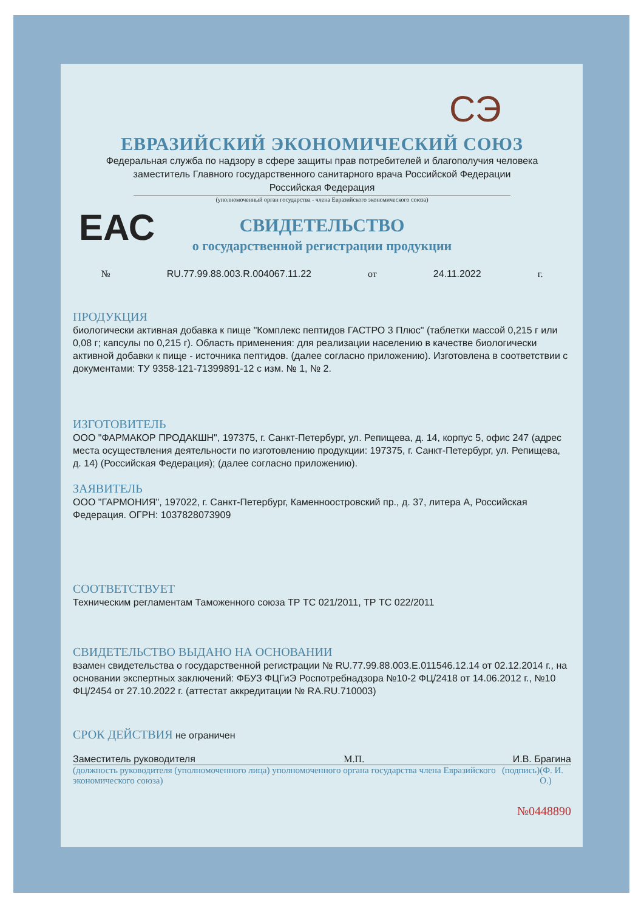СЭ
ЕАС
ЕВРАЗИЙСКИЙ ЭКОНОМИЧЕСКИЙ СОЮЗ
Федеральная служба по надзору в сфере защиты прав потребителей и благополучия человека
заместитель Главного государственного санитарного врача Российской Федерации
Российская Федерация
(уполномоченный орган государства - члена Евразийского экономического союза)
СВИДЕТЕЛЬСТВО
о государственной регистрации продукции
№ RU.77.99.88.003.R.004067.11.22 от 24.11.2022 г.
ПРОДУКЦИЯ
биологически активная добавка к пище "Комплекс пептидов ГАСТРО 3 Плюс" (таблетки массой 0,215 г или 0,08 г; капсулы по 0,215 г). Область применения: для реализации населению в качестве биологически активной добавки к пище - источника пептидов. (далее согласно приложению). Изготовлена в соответствии с документами: ТУ 9358-121-71399891-12 с изм. № 1, № 2.
ИЗГОТОВИТЕЛЬ
ООО "ФАРМАКОР ПРОДАКШН", 197375, г. Санкт-Петербург, ул. Репищева, д. 14, корпус 5, офис 247 (адрес места осуществления деятельности по изготовлению продукции: 197375, г. Санкт-Петербург, ул. Репищева, д. 14) (Российская Федерация); (далее согласно приложению).
ЗАЯВИТЕЛЬ
ООО "ГАРМОНИЯ", 197022, г. Санкт-Петербург, Каменноостровский пр., д. 37, литера А, Российская Федерация. ОГРН: 1037828073909
СООТВЕТСТВУЕТ
Техническим регламентам Таможенного союза ТР ТС 021/2011, ТР ТС 022/2011
СВИДЕТЕЛЬСТВО ВЫДАНО НА ОСНОВАНИИ
взамен свидетельства о государственной регистрации № RU.77.99.88.003.E.011546.12.14 от 02.12.2014 г., на основании экспертных заключений: ФБУЗ ФЦГиЭ Роспотребнадзора №10-2 ФЦ/2418 от 14.06.2012 г., №10 ФЦ/2454 от 27.10.2022 г. (аттестат аккредитации № RA.RU.710003)
СРОК ДЕЙСТВИЯ не ограничен
Заместитель руководителя М.П. И.В. Брагина
(должность руководителя (уполномоченного лица) уполномоченного органа государства члена Евразийского экономического союза) (подпись) (Ф. И. О.)
№0448890